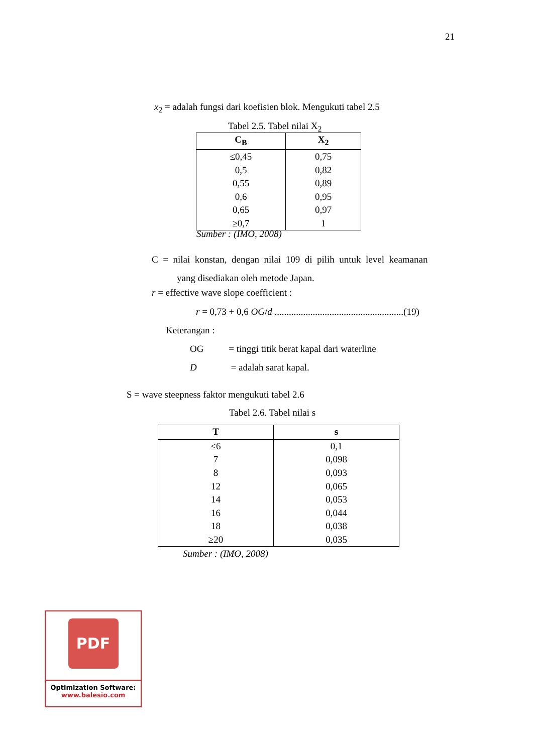21
x<sub>2</sub> = adalah fungsi dari koefisien blok. Mengukuti tabel 2.5
Tabel 2.5. Tabel nilai X<sub>2</sub>
| C<sub>B</sub> | X<sub>2</sub> |
| --- | --- |
| ≤0,45 | 0,75 |
| 0,5 | 0,82 |
| 0,55 | 0,89 |
| 0,6 | 0,95 |
| 0,65 | 0,97 |
| ≥0,7 | 1 |
Sumber : (IMO, 2008)
C = nilai konstan, dengan nilai 109 di pilih untuk level keamanan
yang disediakan oleh metode Japan.
r = effective wave slope coefficient :
r = 0,73 + 0,6 OG/d ......................................................(19)
Keterangan :
OG = tinggi titik berat kapal dari waterline
D = adalah sarat kapal.
S = wave steepness faktor mengukuti tabel 2.6
Tabel 2.6. Tabel nilai s
| T | s |
| --- | --- |
| ≤6 | 0,1 |
| 7 | 0,098 |
| 8 | 0,093 |
| 12 | 0,065 |
| 14 | 0,053 |
| 16 | 0,044 |
| 18 | 0,038 |
| ≥20 | 0,035 |
Sumber : (IMO, 2008)
PDF
Optimization Software:
www.balesio.com